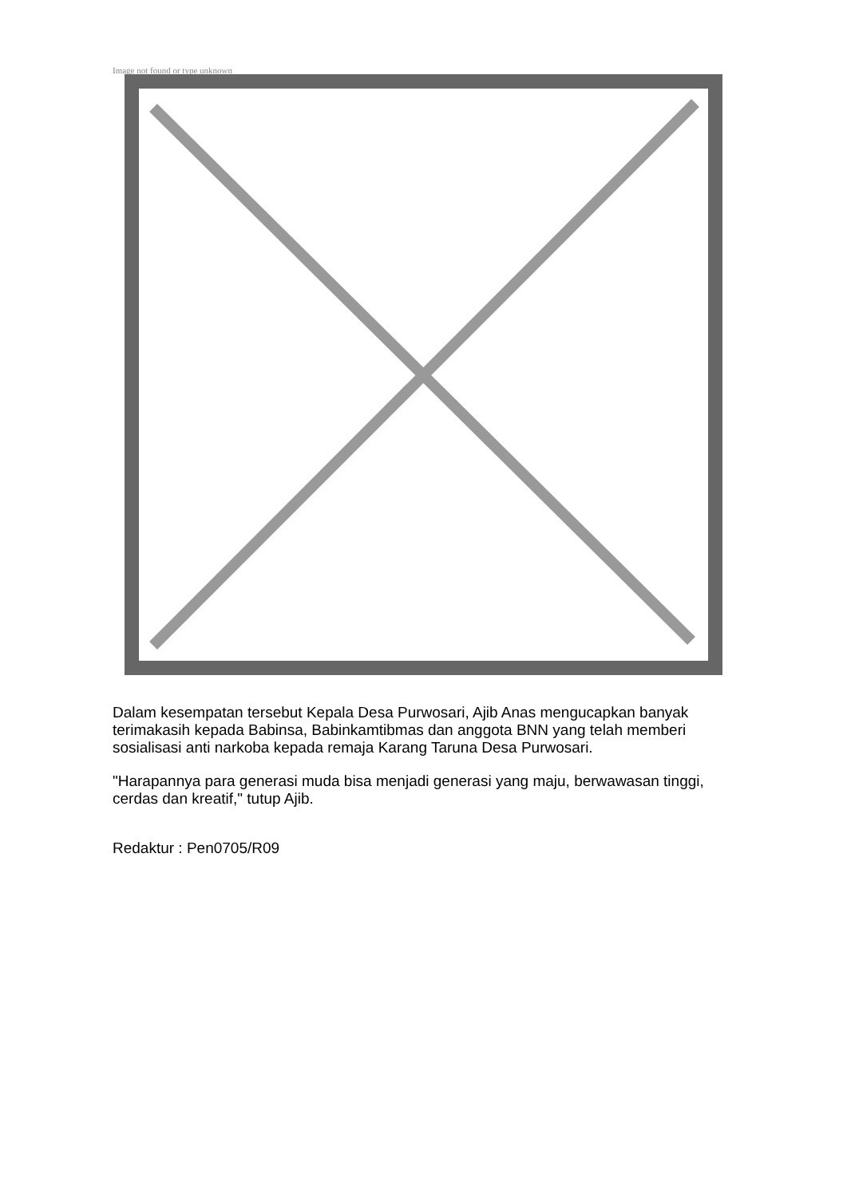Image not found or type unknown
Dalam kesempatan tersebut Kepala Desa Purwosari, Ajib Anas mengucapkan banyak terimakasih kepada Babinsa, Babinkamtibmas dan anggota BNN yang telah memberi sosialisasi anti narkoba kepada remaja Karang Taruna Desa Purwosari.
"Harapannya para generasi muda bisa menjadi generasi yang maju, berwawasan tinggi, cerdas dan kreatif," tutup Ajib.
Redaktur : Pen0705/R09